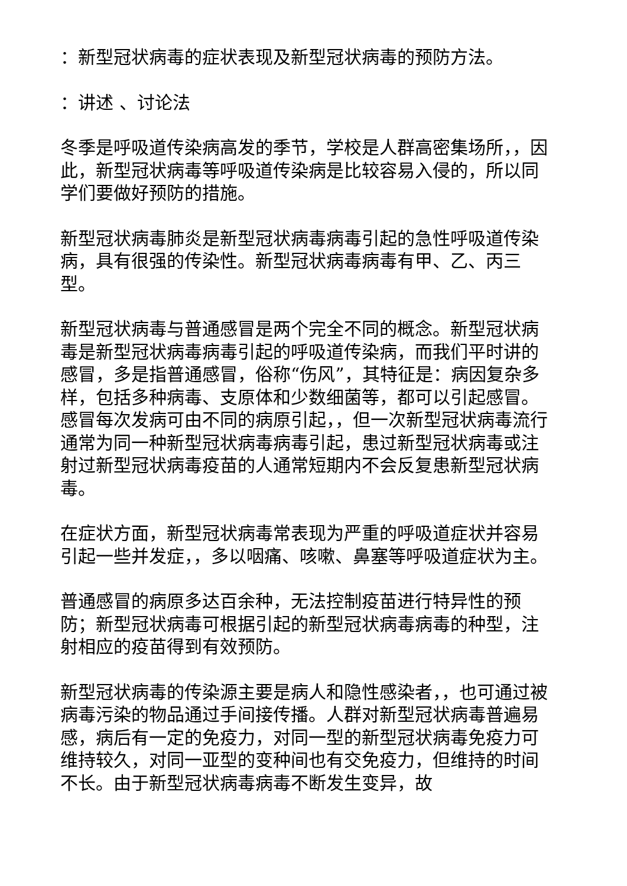：新型冠状病毒的症状表现及新型冠状病毒的预防方法。
：讲述 、讨论法
冬季是呼吸道传染病高发的季节，学校是人群高密集场所，，因此，新型冠状病毒等呼吸道传染病是比较容易入侵的，所以同学们要做好预防的措施。
新型冠状病毒肺炎是新型冠状病毒病毒引起的急性呼吸道传染病，具有很强的传染性。新型冠状病毒病毒有甲、乙、丙三型。
新型冠状病毒与普通感冒是两个完全不同的概念。新型冠状病毒是新型冠状病毒病毒引起的呼吸道传染病，而我们平时讲的感冒，多是指普通感冒，俗称“伤风”，其特征是：病因复杂多样，包括多种病毒、支原体和少数细菌等，都可以引起感冒。感冒每次发病可由不同的病原引起，，但一次新型冠状病毒流行通常为同一种新型冠状病毒病毒引起，患过新型冠状病毒或注射过新型冠状病毒疫苗的人通常短期内不会反复患新型冠状病毒。
在症状方面，新型冠状病毒常表现为严重的呼吸道症状并容易引起一些并发症，，多以咽痛、咳嗽、鼻塞等呼吸道症状为主。
普通感冒的病原多达百余种，无法控制疫苗进行特异性的预防；新型冠状病毒可根据引起的新型冠状病毒病毒的种型，注射相应的疫苗得到有效预防。
新型冠状病毒的传染源主要是病人和隐性感染者，，也可通过被病毒污染的物品通过手间接传播。人群对新型冠状病毒普遍易感，病后有一定的免疫力，对同一型的新型冠状病毒免疫力可维持较久，对同一亚型的变种间也有交免疫力，但维持的时间不长。由于新型冠状病毒病毒不断发生变异，故